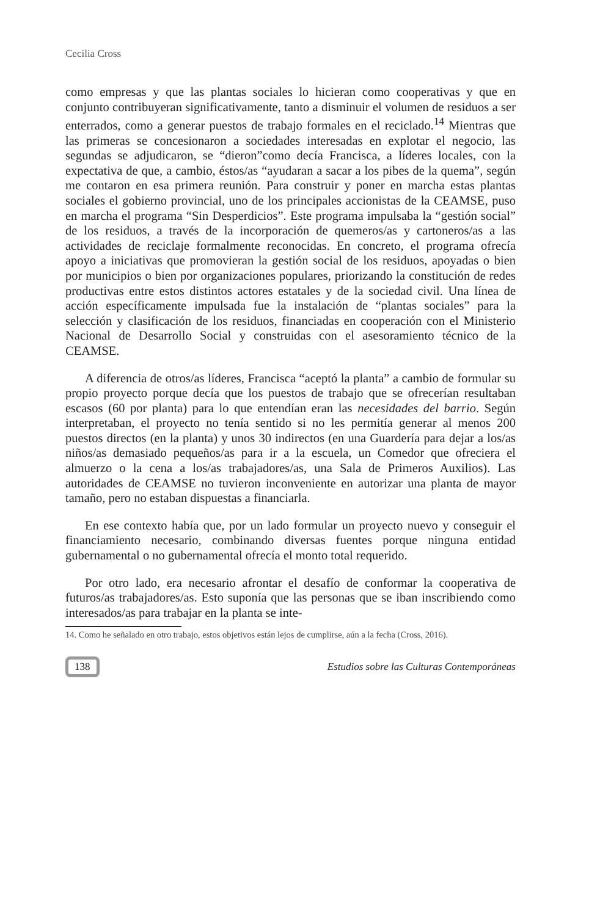Cecilia Cross
como empresas y que las plantas sociales lo hicieran como cooperativas y que en conjunto contribuyeran significativamente, tanto a disminuir el volumen de residuos a ser enterrados, como a generar puestos de trabajo formales en el reciclado.<sup>14</sup> Mientras que las primeras se concesionaron a sociedades interesadas en explotar el negocio, las segundas se adjudicaron, se “dieron”como decía Francisca, a líderes locales, con la expectativa de que, a cambio, éstos/as “ayudaran a sacar a los pibes de la quema”, según me contaron en esa primera reunión. Para construir y poner en marcha estas plantas sociales el gobierno provincial, uno de los principales accionistas de la CEAMSE, puso en marcha el programa “Sin Desperdicios”. Este programa impulsaba la “gestión social” de los residuos, a través de la incorporación de quemeros/as y cartoneros/as a las actividades de reciclaje formalmente reconocidas. En concreto, el programa ofrecía apoyo a iniciativas que promovieran la gestión social de los residuos, apoyadas o bien por municipios o bien por organizaciones populares, priorizando la constitución de redes productivas entre estos distintos actores estatales y de la sociedad civil. Una línea de acción específicamente impulsada fue la instalación de “plantas sociales” para la selección y clasificación de los residuos, financiadas en cooperación con el Ministerio Nacional de Desarrollo Social y construidas con el asesoramiento técnico de la CEAMSE.
A diferencia de otros/as líderes, Francisca “aceptó la planta” a cambio de formular su propio proyecto porque decía que los puestos de trabajo que se ofrecerían resultaban escasos (60 por planta) para lo que entendían eran las necesidades del barrio. Según interpretaban, el proyecto no tenía sentido si no les permitía generar al menos 200 puestos directos (en la planta) y unos 30 indirectos (en una Guardería para dejar a los/as niños/as demasiado pequeños/as para ir a la escuela, un Comedor que ofreciera el almuerzo o la cena a los/as trabajadores/as, una Sala de Primeros Auxilios). Las autoridades de CEAMSE no tuvieron inconveniente en autorizar una planta de mayor tamaño, pero no estaban dispuestas a financiarla.
En ese contexto había que, por un lado formular un proyecto nuevo y conseguir el financiamiento necesario, combinando diversas fuentes porque ninguna entidad gubernamental o no gubernamental ofrecía el monto total requerido.
Por otro lado, era necesario afrontar el desafío de conformar la cooperativa de futuros/as trabajadores/as. Esto suponía que las personas que se iban inscribiendo como interesados/as para trabajar en la planta se inte-
14. Como he señalado en otro trabajo, estos objetivos están lejos de cumplirse, aún a la fecha (Cross, 2016).
138 Estudios sobre las Culturas Contemporáneas